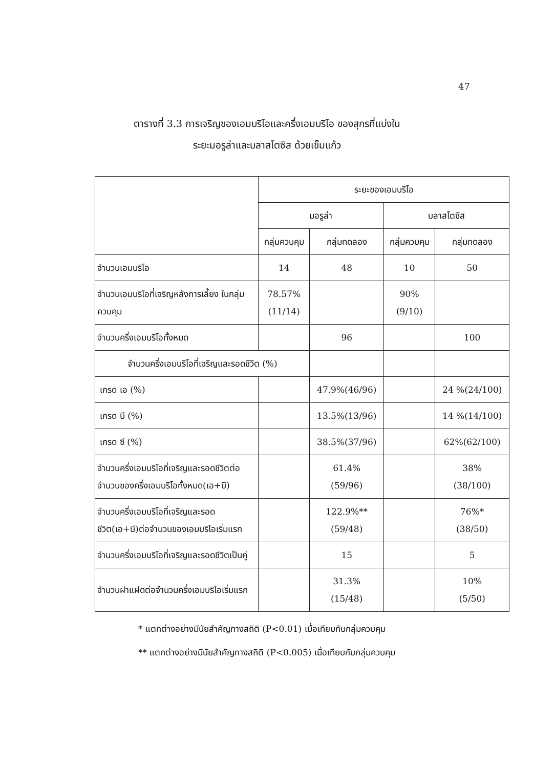47
ตารางที่ 3.3 การเจริญของเอมบริโอและครึ่งเอมบริโอ ของสุกรที่แบ่งใน
ระยะมอรูล่าและบลาสโตซิส ด้วยเข็มแก้ว
| | ระยะของเอมบริโอ | | | |
| --- | --- | --- | --- | --- |
| | มอรูล่า | | บลาสโตซิส | |
| | กลุ่มควบคุม | กลุ่มทดลอง | กลุ่มควบคุม | กลุ่มทดลอง |
| จำนวนเอมบริโอ | 14 | 48 | 10 | 50 |
| จำนวนเอมบริโอที่เจริญหลังการเลี้ยง ในกลุ่มควบคุม | 78.57% (11/14) | | 90% (9/10) | |
| จำนวนครึ่งเอมบริโอทั้งหมด | | 96 | | 100 |
| จำนวนครึ่งเอมบริโอที่เจริญและรอดชีวิต (%) | | | | |
| เกรด เอ (%) | | 47.9%(46/96) | | 24 %(24/100) |
| เกรด บี (%) | | 13.5%(13/96) | | 14 %(14/100) |
| เกรด ซี (%) | | 38.5%(37/96) | | 62%(62/100) |
| จำนวนครึ่งเอมบริโอที่เจริญและรอดชีวิตต่อจำนวนของครึ่งเอมบริโอทั้งหมด(เอ+บี) | | 61.4% (59/96) | | 38% (38/100) |
| จำนวนครึ่งเอมบริโอที่เจริญและรอดชีวิต(เอ+บี)ต่อจำนวนของเอมบริโอเริ่มแรก | | 122.9%** (59/48) | | 76%* (38/50) |
| จำนวนครึ่งเอมบริโอที่เจริญและรอดชีวิตเป็นคู่ | | 15 | | 5 |
| จำนวนฝาแฝดต่อจำนวนครึ่งเอมบริโอเริ่มแรก | | 31.3% (15/48) | | 10% (5/50) |
* แตกต่างอย่างมีนัยสำคัญทางสถิติ (P<0.01) เมื่อเทียบกับกลุ่มควบคุม
** แตกต่างอย่างมีนัยสำคัญทางสถิติ (P<0.005) เมื่อเทียบกับกลุ่มควบคุม